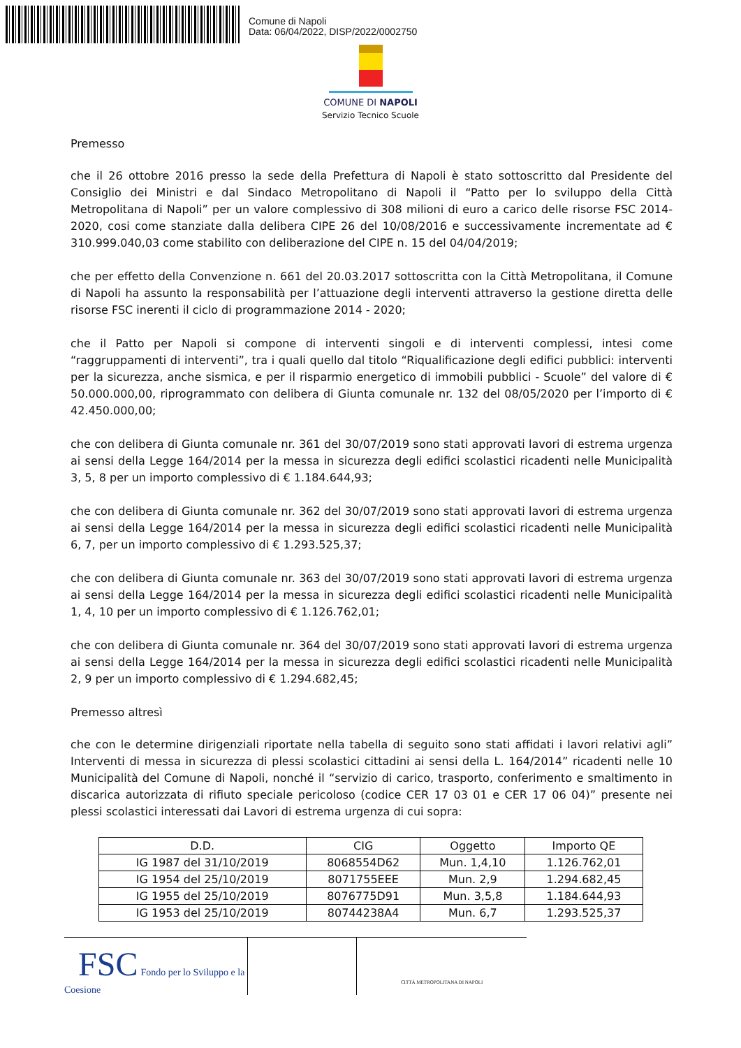Comune di Napoli
Data: 06/04/2022, DISP/2022/0002750
COMUNE DI NAPOLI
Servizio Tecnico Scuole
Premesso
che il 26 ottobre 2016 presso la sede della Prefettura di Napoli è stato sottoscritto dal Presidente del Consiglio dei Ministri e dal Sindaco Metropolitano di Napoli il “Patto per lo sviluppo della Città Metropolitana di Napoli” per un valore complessivo di 308 milioni di euro a carico delle risorse FSC 2014-2020, cosi come stanziate dalla delibera CIPE 26 del 10/08/2016 e successivamente incrementate ad € 310.999.040,03 come stabilito con deliberazione del CIPE n. 15 del 04/04/2019;
che per effetto della Convenzione n. 661 del 20.03.2017 sottoscritta con la Città Metropolitana, il Comune di Napoli ha assunto la responsabilità per l’attuazione degli interventi attraverso la gestione diretta delle risorse FSC inerenti il ciclo di programmazione 2014 - 2020;
che il Patto per Napoli si compone di interventi singoli e di interventi complessi, intesi come “raggruppamenti di interventi”, tra i quali quello dal titolo “Riqualificazione degli edifici pubblici: interventi per la sicurezza, anche sismica, e per il risparmio energetico di immobili pubblici - Scuole” del valore di € 50.000.000,00, riprogrammato con delibera di Giunta comunale nr. 132 del 08/05/2020 per l’importo di € 42.450.000,00;
che con delibera di Giunta comunale nr. 361 del 30/07/2019 sono stati approvati lavori di estrema urgenza ai sensi della Legge 164/2014 per la messa in sicurezza degli edifici scolastici ricadenti nelle Municipalità 3, 5, 8 per un importo complessivo di € 1.184.644,93;
che con delibera di Giunta comunale nr. 362 del 30/07/2019 sono stati approvati lavori di estrema urgenza ai sensi della Legge 164/2014 per la messa in sicurezza degli edifici scolastici ricadenti nelle Municipalità 6, 7, per un importo complessivo di € 1.293.525,37;
che con delibera di Giunta comunale nr. 363 del 30/07/2019 sono stati approvati lavori di estrema urgenza ai sensi della Legge 164/2014 per la messa in sicurezza degli edifici scolastici ricadenti nelle Municipalità 1, 4, 10 per un importo complessivo di € 1.126.762,01;
che con delibera di Giunta comunale nr. 364 del 30/07/2019 sono stati approvati lavori di estrema urgenza ai sensi della Legge 164/2014 per la messa in sicurezza degli edifici scolastici ricadenti nelle Municipalità 2, 9 per un importo complessivo di € 1.294.682,45;
Premesso altresì
che con le determine dirigenziali riportate nella tabella di seguito sono stati affidati i lavori relativi agli” Interventi di messa in sicurezza di plessi scolastici cittadini ai sensi della L. 164/2014” ricadenti nelle 10 Municipalità del Comune di Napoli, nonché il “servizio di carico, trasporto, conferimento e smaltimento in discarica autorizzata di rifiuto speciale pericoloso (codice CER 17 03 01 e CER 17 06 04)” presente nei plessi scolastici interessati dai Lavori di estrema urgenza di cui sopra:
| D.D. | CIG | Oggetto | Importo QE |
| --- | --- | --- | --- |
| IG 1987 del 31/10/2019 | 8068554D62 | Mun. 1,4,10 | 1.126.762,01 |
| IG 1954 del 25/10/2019 | 8071755EEE | Mun. 2,9 | 1.294.682,45 |
| IG 1955 del 25/10/2019 | 8076775D91 | Mun. 3,5,8 | 1.184.644,93 |
| IG 1953 del 25/10/2019 | 80744238A4 | Mun. 6,7 | 1.293.525,37 |
FSC Fondo per lo Sviluppo e la Coesione
CITTÀ METROPOLITANA DI NAPOLI